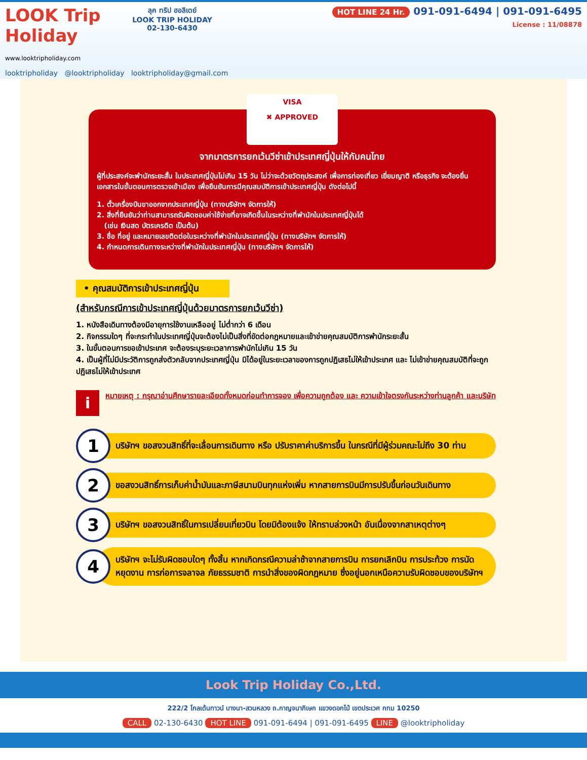LOOK Trip Holiday
www.looktripholiday.com
ลุค ทริป ฮอลิเดย์
LOOK TRIP HOLIDAY
02-130-6430
HOT LINE 24 Hr. 091-091-6494 | 091-091-6495
License : 11/08878
looktripholiday @looktripholiday looktripholiday@gmail.com
VISA
✖ APPROVED
จากมาตรการยกเว้นวีซ่าเข้าประเทศญี่ปุ่นให้กับคนไทย
ผู้ที่ประสงค์จะพำนักระยะสั้น ในประเทศญี่ปุ่นไม่เกิน 15 วัน ไม่ว่าจะด้วยวัตถุประสงค์ เพื่อการท่องเที่ยว เยี่ยมญาติ หรือธุรกิจ จะต้องยื่นเอกสารในขั้นตอนการตรวจเข้าเมือง เพื่อยืนยันการมีคุณสมบัติการเข้าประเทศญี่ปุ่น ดังต่อไปนี้
1. ตั๋วเครื่องบินขาออกจากประเทศญี่ปุ่น (ทางบริษัทฯ จัดการให้)
2. สิ่งที่ยืนยันว่าท่านสามารถรับผิดชอบค่าใช้จ่ายที่อาจเกิดขึ้นในระหว่างที่พำนักในประเทศญี่ปุ่นได้
(เช่น เงินสด บัตรเครดิต เป็นต้น)
3. ชื่อ ที่อยู่ และหมายเลขติดต่อในระหว่างที่พำนักในประเทศญี่ปุ่น (ทางบริษัทฯ จัดการให้)
4. กำหนดการเดินทางระหว่างที่พำนักในประเทศญี่ปุ่น (ทางบริษัทฯ จัดการให้)
• คุณสมบัติการเข้าประเทศญี่ปุ่น
(สำหรับกรณีการเข้าประเทศญี่ปุ่นด้วยมาตรการยกเว้นวีซ่า)
1. หนังสือเดินทางต้องมีอายุการใช้งานเหลืออยู่ ไม่ต่ำกว่า 6 เดือน
2. กิจกรรมใดๆ ที่จะกระทำในประเทศญี่ปุ่นจะต้องไม่เป็นสิ่งที่ขัดต่อกฎหมายและเข้าข่ายคุณสมบัติการพำนักระยะสั้น
3. ในขั้นตอนการขอเข้าประเทศ จะต้องระบุระยะเวลาการพำนักไม่เกิน 15 วัน
4. เป็นผู้ที่ไม่มีประวัติการถูกส่งตัวกลับจากประเทศญี่ปุ่น มิได้อยู่ในระยะเวลาของการถูกปฏิเสธไม่ให้เข้าประเทศ และ ไม่เข้าข่ายคุณสมบัติที่จะถูกปฏิเสธไม่ให้เข้าประเทศ
i
หมายเหตุ : กรุณาอ่านศึกษารายละเอียดทั้งหมดก่อนทำการจอง เพื่อความถูกต้อง และ ความเข้าใจตรงกันระหว่างท่านลูกค้า และบริษัท
1
บริษัทฯ ขอสงวนสิทธิ์ที่จะเลื่อนการเดินทาง หรือ ปรับราคาค่าบริการขึ้น ในกรณีที่มีผู้ร่วมคณะไม่ถึง 30 ท่าน
2
ขอสงวนสิทธิ์การเก็บค่าน้ำมันและภาษีสนามบินทุกแห่งเพิ่ม หากสายการบินมีการปรับขึ้นก่อนวันเดินทาง
3
บริษัทฯ ขอสงวนสิทธิ์ในการเปลี่ยนเที่ยวบิน โดยมิต้องแจ้ง ให้ทราบล่วงหน้า อันเนื่องจากสาเหตุต่างๆ
4
บริษัทฯ จะไม่รับผิดชอบใดๆ ทั้งสิ้น หากเกิดกรณีความล่าช้าจากสายการบิน การยกเลิกบิน การประท้วง การนัดหยุดงาน การก่อการจลาจล ภัยธรรมชาติ การนำสิ่งของผิดกฎหมาย ซึ่งอยู่นอกเหนือความรับผิดชอบของบริษัทฯ
Look Trip Holiday Co.,Ltd.
222/2 โกลเด้นทาวน์ บางนา-สวนหลวง ถ.กาญจนาภิเษก แขวงดอกไม้ เขตประเวศ กทม 10250
CALL 02-130-6430 HOT LINE 091-091-6494 | 091-091-6495 LINE @looktripholiday